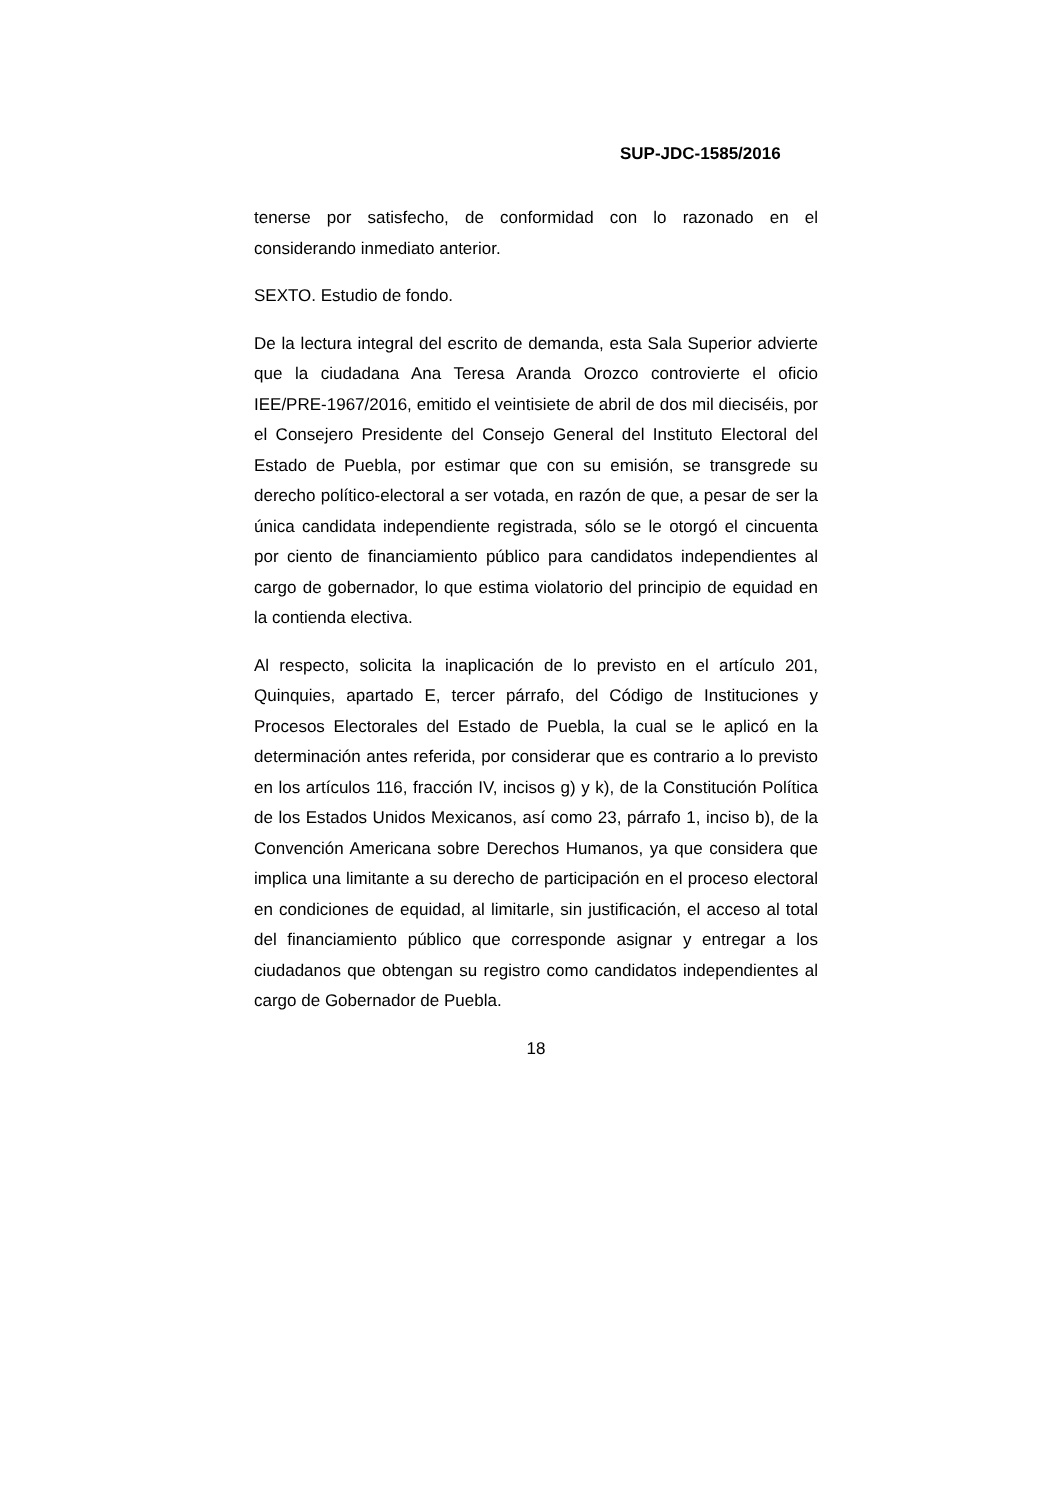SUP-JDC-1585/2016
tenerse por satisfecho, de conformidad con lo razonado en el considerando inmediato anterior.
SEXTO. Estudio de fondo.
De la lectura integral del escrito de demanda, esta Sala Superior advierte que la ciudadana Ana Teresa Aranda Orozco controvierte el oficio IEE/PRE-1967/2016, emitido el veintisiete de abril de dos mil dieciséis, por el Consejero Presidente del Consejo General del Instituto Electoral del Estado de Puebla, por estimar que con su emisión, se transgrede su derecho político-electoral a ser votada, en razón de que, a pesar de ser la única candidata independiente registrada, sólo se le otorgó el cincuenta por ciento de financiamiento público para candidatos independientes al cargo de gobernador, lo que estima violatorio del principio de equidad en la contienda electiva.
Al respecto, solicita la inaplicación de lo previsto en el artículo 201, Quinquies, apartado E, tercer párrafo, del Código de Instituciones y Procesos Electorales del Estado de Puebla, la cual se le aplicó en la determinación antes referida, por considerar que es contrario a lo previsto en los artículos 116, fracción IV, incisos g) y k), de la Constitución Política de los Estados Unidos Mexicanos, así como 23, párrafo 1, inciso b), de la Convención Americana sobre Derechos Humanos, ya que considera que implica una limitante a su derecho de participación en el proceso electoral en condiciones de equidad, al limitarle, sin justificación, el acceso al total del financiamiento público que corresponde asignar y entregar a los ciudadanos que obtengan su registro como candidatos independientes al cargo de Gobernador de Puebla.
18